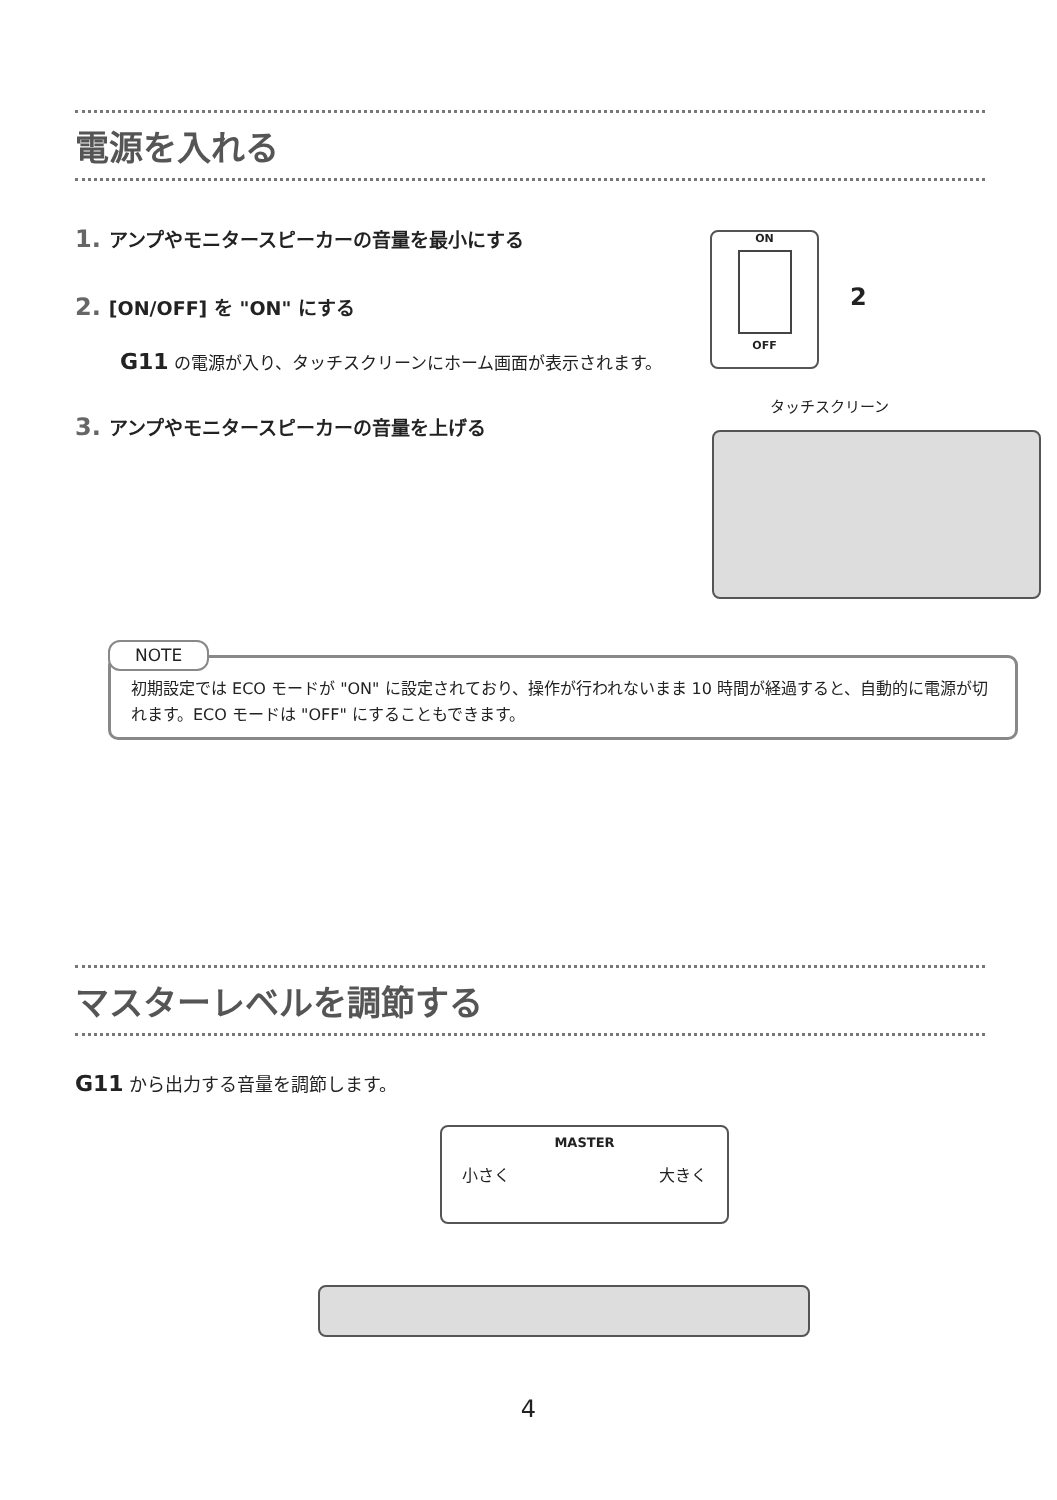電源を入れる
1. アンプやモニタースピーカーの音量を最小にする
2. [ON/OFF] を "ON" にする
G11 の電源が入り、タッチスクリーンにホーム画面が表示されます。
3. アンプやモニタースピーカーの音量を上げる
ON
OFF
2
タッチスクリーン
NOTE
初期設定では ECO モードが "ON" に設定されており、操作が行われないまま 10 時間が経過すると、自動的に電源が切れます。ECO モードは "OFF" にすることもできます。
マスターレベルを調節する
G11 から出力する音量を調節します。
MASTER
小さく 大きく
4